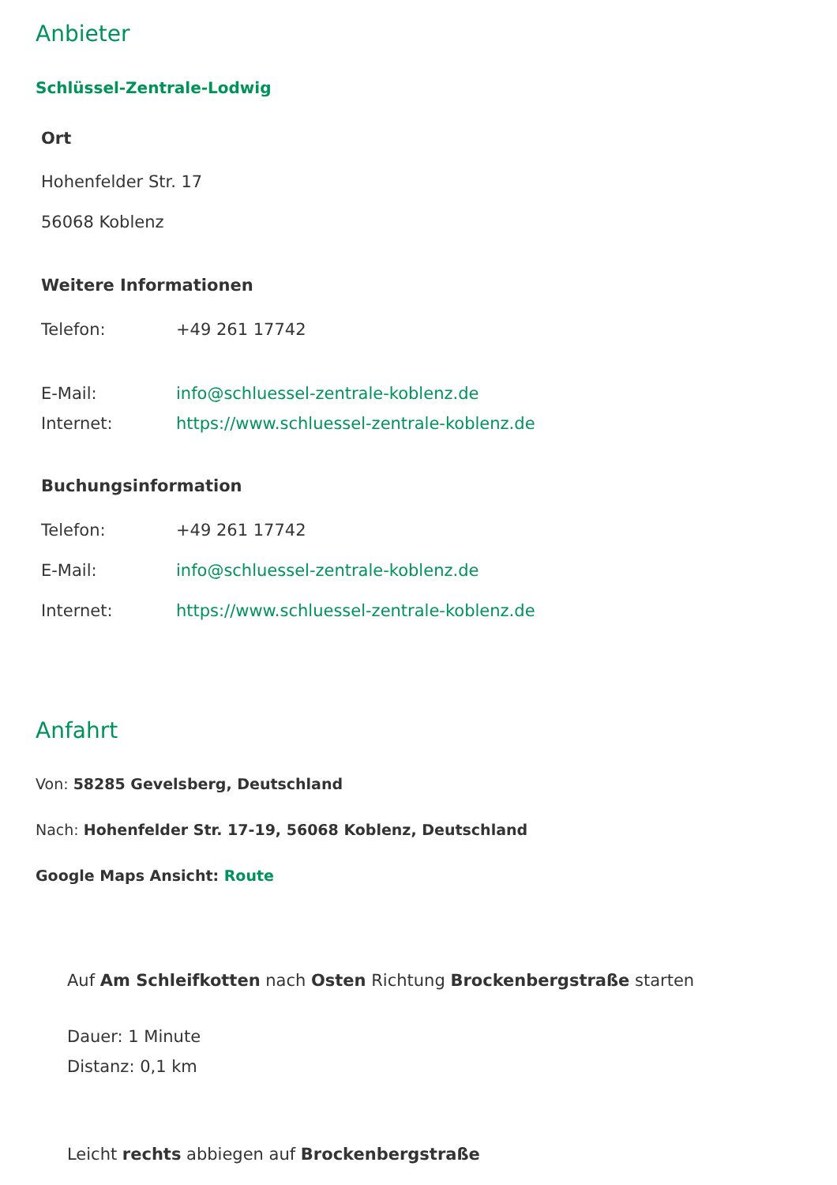Anbieter
Schlüssel-Zentrale-Lodwig
Ort
Hohenfelder Str. 17
56068 Koblenz
Weitere Informationen
| Telefon: | +49 261 17742 |
| E-Mail: | info@schluessel-zentrale-koblenz.de |
| Internet: | https://www.schluessel-zentrale-koblenz.de |
Buchungsinformation
| Telefon: | +49 261 17742 |
| E-Mail: | info@schluessel-zentrale-koblenz.de |
| Internet: | https://www.schluessel-zentrale-koblenz.de |
Anfahrt
Von: 58285 Gevelsberg, Deutschland
Nach: Hohenfelder Str. 17-19, 56068 Koblenz, Deutschland
Google Maps Ansicht: Route
Auf Am Schleifkotten nach Osten Richtung Brockenbergstraße starten
Dauer: 1 Minute
Distanz: 0,1 km
Leicht rechts abbiegen auf Brockenbergstraße